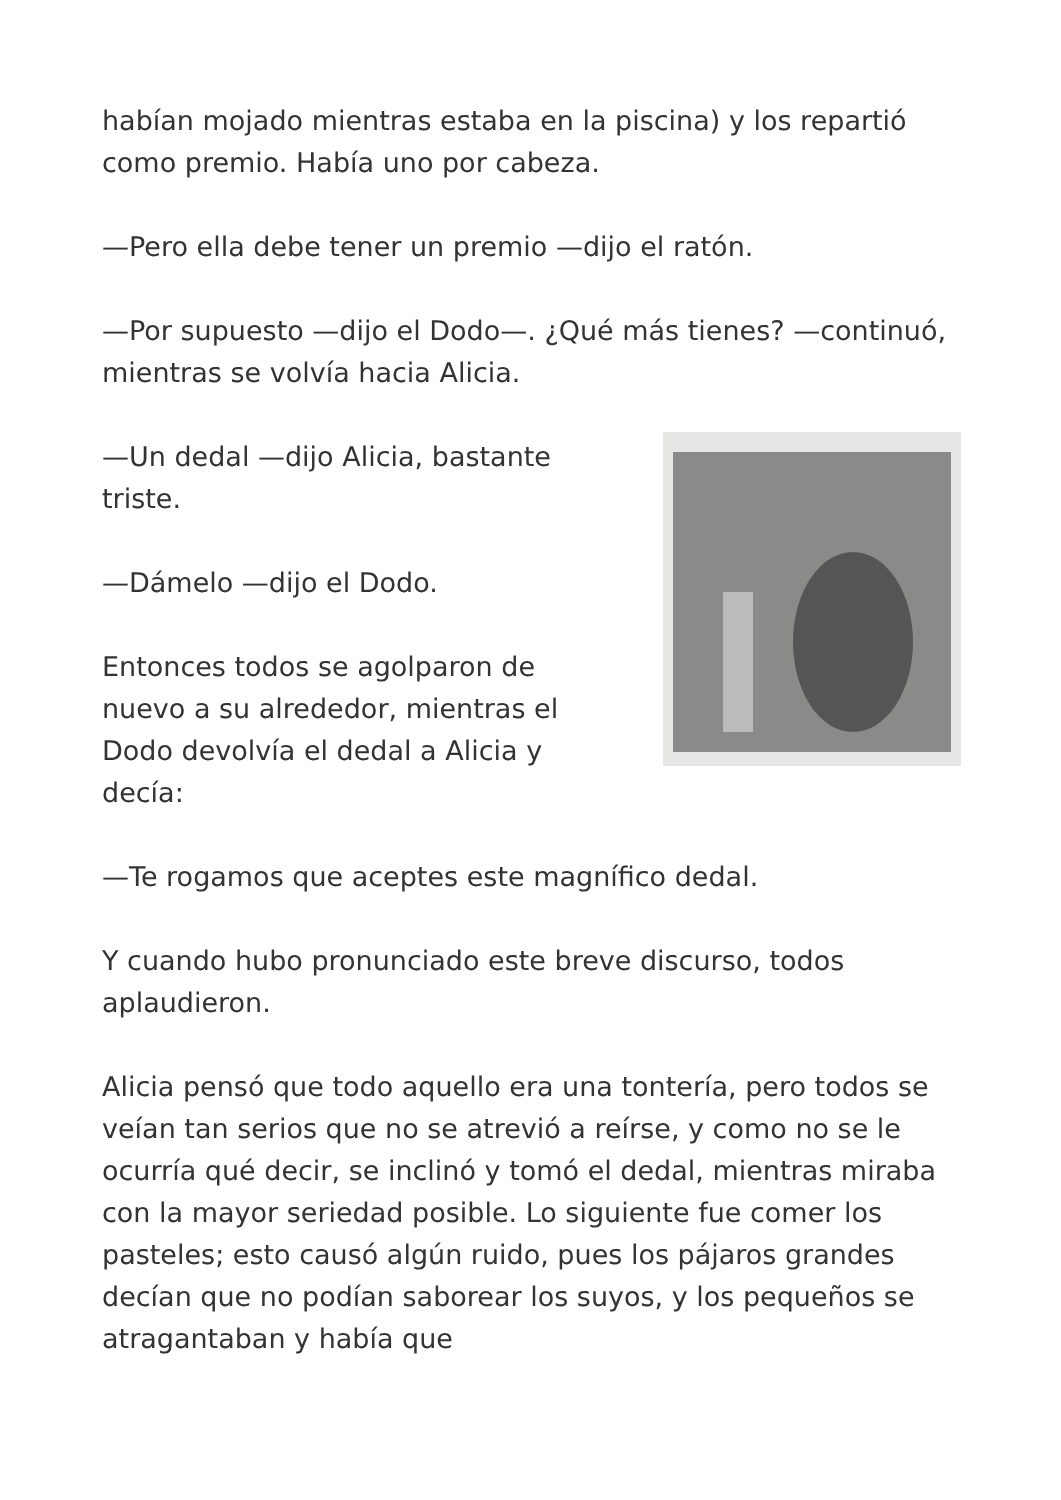habían mojado mientras estaba en la piscina) y los repartió como premio. Había uno por cabeza.
—Pero ella debe tener un premio —dijo el ratón.
—Por supuesto —dijo el Dodo—. ¿Qué más tienes? —continuó, mientras se volvía hacia Alicia.
—Un dedal —dijo Alicia, bastante triste.
—Dámelo —dijo el Dodo.
Entonces todos se agolparon de nuevo a su alrededor, mientras el Dodo devolvía el dedal a Alicia y decía:
—Te rogamos que aceptes este magnífico dedal.
Y cuando hubo pronunciado este breve discurso, todos aplaudieron.
Alicia pensó que todo aquello era una tontería, pero todos se veían tan serios que no se atrevió a reírse, y como no se le ocurría qué decir, se inclinó y tomó el dedal, mientras miraba con la mayor seriedad posible. Lo siguiente fue comer los pasteles; esto causó algún ruido, pues los pájaros grandes decían que no podían saborear los suyos, y los pequeños se atragantaban y había que